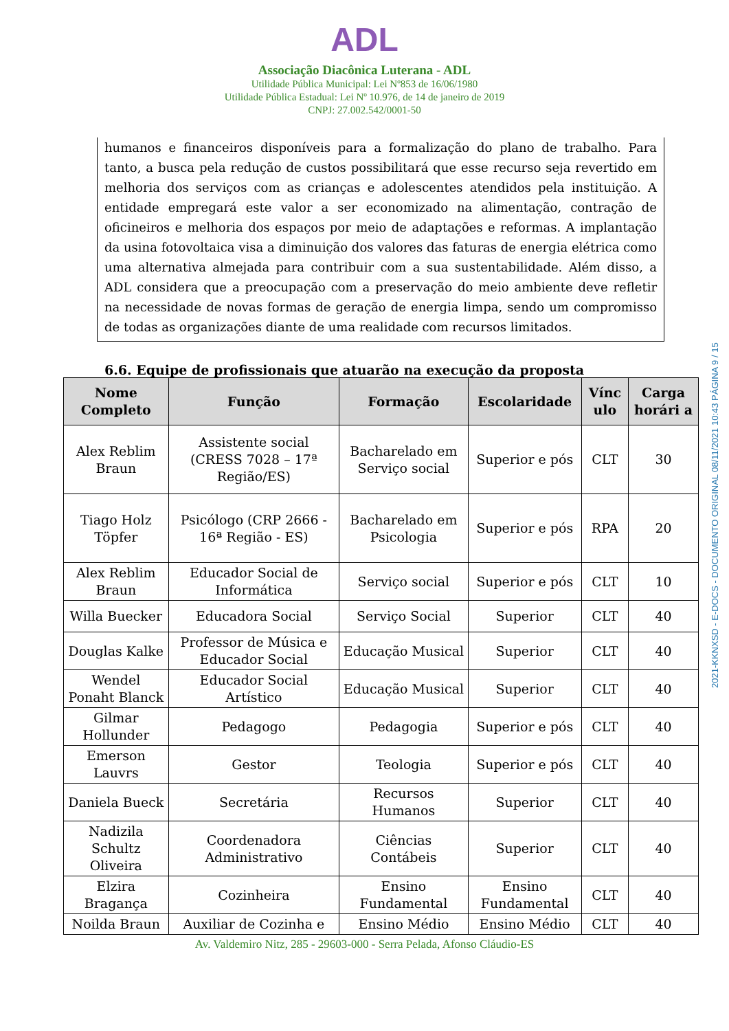ADL
Associação Diacônica Luterana - ADL
Utilidade Pública Municipal: Lei Nº853 de 16/06/1980
Utilidade Pública Estadual: Lei Nº 10.976, de 14 de janeiro de 2019
CNPJ: 27.002.542/0001-50
humanos e financeiros disponíveis para a formalização do plano de trabalho. Para tanto, a busca pela redução de custos possibilitará que esse recurso seja revertido em melhoria dos serviços com as crianças e adolescentes atendidos pela instituição. A entidade empregará este valor a ser economizado na alimentação, contração de oficineiros e melhoria dos espaços por meio de adaptações e reformas. A implantação da usina fotovoltaica visa a diminuição dos valores das faturas de energia elétrica como uma alternativa almejada para contribuir com a sua sustentabilidade. Além disso, a ADL considera que a preocupação com a preservação do meio ambiente deve refletir na necessidade de novas formas de geração de energia limpa, sendo um compromisso de todas as organizações diante de uma realidade com recursos limitados.
6.6. Equipe de profissionais que atuarão na execução da proposta
| Nome Completo | Função | Formação | Escolaridade | Vínc ulo | Carga horári a |
| --- | --- | --- | --- | --- | --- |
| Alex Reblim Braun | Assistente social (CRESS 7028 – 17ª Região/ES) | Bacharelado em Serviço social | Superior e pós | CLT | 30 |
| Tiago Holz Töpfer | Psicólogo (CRP 2666 - 16ª Região - ES) | Bacharelado em Psicologia | Superior e pós | RPA | 20 |
| Alex Reblim Braun | Educador Social de Informática | Serviço social | Superior e pós | CLT | 10 |
| Willa Buecker | Educadora Social | Serviço Social | Superior | CLT | 40 |
| Douglas Kalke | Professor de Música e Educador Social | Educação Musical | Superior | CLT | 40 |
| Wendel Ponaht Blanck | Educador Social Artístico | Educação Musical | Superior | CLT | 40 |
| Gilmar Hollunder | Pedagogo | Pedagogia | Superior e pós | CLT | 40 |
| Emerson Lauvrs | Gestor | Teologia | Superior e pós | CLT | 40 |
| Daniela Bueck | Secretária | Recursos Humanos | Superior | CLT | 40 |
| Nadizila Schultz Oliveira | Coordenadora Administrativo | Ciências Contábeis | Superior | CLT | 40 |
| Elzira Bragança | Cozinheira | Ensino Fundamental | Ensino Fundamental | CLT | 40 |
| Noilda Braun | Auxiliar de Cozinha e | Ensino Médio | Ensino Médio | CLT | 40 |
Av. Valdemiro Nitz, 285 - 29603-000 - Serra Pelada, Afonso Cláudio-ES
2021-KKNXSD - E-DOCS - DOCUMENTO ORIGINAL 08/11/2021 10:43 PÁGINA 9 / 15